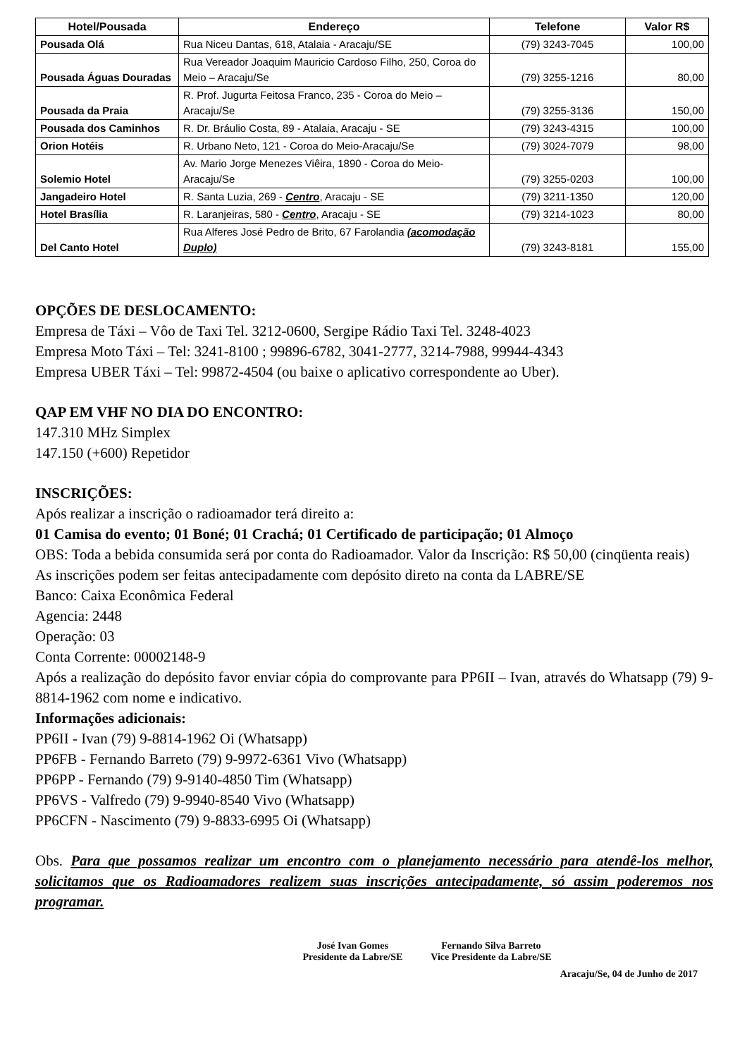| Hotel/Pousada | Endereço | Telefone | Valor R$ |
| --- | --- | --- | --- |
| Pousada Olá | Rua Niceu Dantas, 618, Atalaia - Aracaju/SE | (79) 3243-7045 | 100,00 |
| Pousada Águas Douradas | Rua Vereador Joaquim Mauricio Cardoso Filho, 250, Coroa do Meio – Aracaju/Se | (79) 3255-1216 | 80,00 |
| Pousada da Praia | R. Prof. Jugurta Feitosa Franco, 235 - Coroa do Meio – Aracaju/Se | (79) 3255-3136 | 150,00 |
| Pousada dos Caminhos | R. Dr. Bráulio Costa, 89 - Atalaia, Aracaju - SE | (79) 3243-4315 | 100,00 |
| Orion Hotéis | R. Urbano Neto, 121 - Coroa do Meio-Aracaju/Se | (79) 3024-7079 | 98,00 |
| Solemio Hotel | Av. Mario Jorge Menezes Viêira, 1890 - Coroa do Meio-Aracaju/Se | (79) 3255-0203 | 100,00 |
| Jangadeiro Hotel | R. Santa Luzia, 269 - Centro , Aracaju - SE | (79) 3211-1350 | 120,00 |
| Hotel Brasília | R. Laranjeiras, 580 - Centro , Aracaju - SE | (79) 3214-1023 | 80,00 |
| Del Canto Hotel | Rua Alferes José Pedro de Brito, 67 Farolandia (acomodação Duplo) | (79) 3243-8181 | 155,00 |
OPÇÕES DE DESLOCAMENTO:
Empresa de Táxi – Vôo de Taxi Tel. 3212-0600, Sergipe Rádio Taxi Tel. 3248-4023
Empresa Moto Táxi – Tel: 3241-8100 ; 99896-6782, 3041-2777, 3214-7988, 99944-4343
Empresa UBER Táxi – Tel: 99872-4504 (ou baixe o aplicativo correspondente ao Uber).
QAP EM VHF NO DIA DO ENCONTRO:
147.310 MHz Simplex
147.150 (+600) Repetidor
INSCRIÇÕES:
Após realizar a inscrição o radioamador terá direito a:
01 Camisa do evento; 01 Boné; 01 Crachá; 01 Certificado de participação; 01 Almoço
OBS: Toda a bebida consumida será por conta do Radioamador. Valor da Inscrição: R$ 50,00 (cinqüenta reais)
As inscrições podem ser feitas antecipadamente com depósito direto na conta da LABRE/SE
Banco: Caixa Econômica Federal
Agencia: 2448
Operação: 03
Conta Corrente: 00002148-9
Após a realização do depósito favor enviar cópia do comprovante para PP6II – Ivan, através do Whatsapp (79) 9-8814-1962 com nome e indicativo.
Informações adicionais:
PP6II - Ivan (79) 9-8814-1962 Oi (Whatsapp)
PP6FB - Fernando Barreto (79) 9-9972-6361 Vivo (Whatsapp)
PP6PP - Fernando (79) 9-9140-4850 Tim (Whatsapp)
PP6VS - Valfredo (79) 9-9940-8540 Vivo (Whatsapp)
PP6CFN - Nascimento (79) 9-8833-6995 Oi (Whatsapp)
Obs. Para que possamos realizar um encontro com o planejamento necessário para atendê-los melhor, solicitamos que os Radioamadores realizem suas inscrições antecipadamente, só assim poderemos nos programar.
José Ivan Gomes
Presidente da Labre/SE
Fernando Silva Barreto
Vice Presidente da Labre/SE
Aracaju/Se, 04 de Junho de 2017